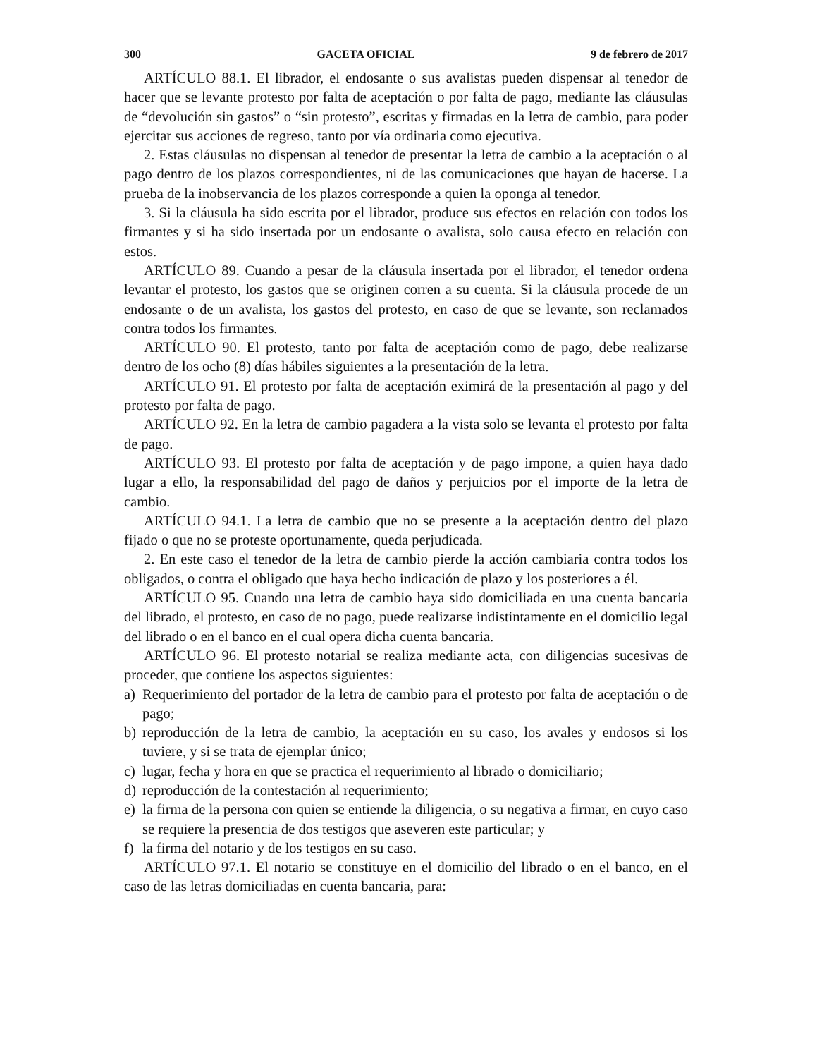300 GACETA OFICIAL 9 de febrero de 2017
ARTÍCULO 88.1. El librador, el endosante o sus avalistas pueden dispensar al tenedor de hacer que se levante protesto por falta de aceptación o por falta de pago, mediante las cláusulas de “devolución sin gastos” o “sin protesto”, escritas y firmadas en la letra de cambio, para poder ejercitar sus acciones de regreso, tanto por vía ordinaria como ejecutiva.
2. Estas cláusulas no dispensan al tenedor de presentar la letra de cambio a la aceptación o al pago dentro de los plazos correspondientes, ni de las comunicaciones que hayan de hacerse. La prueba de la inobservancia de los plazos corresponde a quien la oponga al tenedor.
3. Si la cláusula ha sido escrita por el librador, produce sus efectos en relación con todos los firmantes y si ha sido insertada por un endosante o avalista, solo causa efecto en relación con estos.
ARTÍCULO 89. Cuando a pesar de la cláusula insertada por el librador, el tenedor ordena levantar el protesto, los gastos que se originen corren a su cuenta. Si la cláusula procede de un endosante o de un avalista, los gastos del protesto, en caso de que se levante, son reclamados contra todos los firmantes.
ARTÍCULO 90. El protesto, tanto por falta de aceptación como de pago, debe realizarse dentro de los ocho (8) días hábiles siguientes a la presentación de la letra.
ARTÍCULO 91. El protesto por falta de aceptación eximirá de la presentación al pago y del protesto por falta de pago.
ARTÍCULO 92. En la letra de cambio pagadera a la vista solo se levanta el protesto por falta de pago.
ARTÍCULO 93. El protesto por falta de aceptación y de pago impone, a quien haya dado lugar a ello, la responsabilidad del pago de daños y perjuicios por el importe de la letra de cambio.
ARTÍCULO 94.1. La letra de cambio que no se presente a la aceptación dentro del plazo fijado o que no se proteste oportunamente, queda perjudicada.
2. En este caso el tenedor de la letra de cambio pierde la acción cambiaria contra todos los obligados, o contra el obligado que haya hecho indicación de plazo y los posteriores a él.
ARTÍCULO 95. Cuando una letra de cambio haya sido domiciliada en una cuenta bancaria del librado, el protesto, en caso de no pago, puede realizarse indistintamente en el domicilio legal del librado o en el banco en el cual opera dicha cuenta bancaria.
ARTÍCULO 96. El protesto notarial se realiza mediante acta, con diligencias sucesivas de proceder, que contiene los aspectos siguientes:
a) Requerimiento del portador de la letra de cambio para el protesto por falta de aceptación o de pago;
b) reproducción de la letra de cambio, la aceptación en su caso, los avales y endosos si los tuviere, y si se trata de ejemplar único;
c) lugar, fecha y hora en que se practica el requerimiento al librado o domiciliario;
d) reproducción de la contestación al requerimiento;
e) la firma de la persona con quien se entiende la diligencia, o su negativa a firmar, en cuyo caso se requiere la presencia de dos testigos que aseveren este particular; y
f) la firma del notario y de los testigos en su caso.
ARTÍCULO 97.1. El notario se constituye en el domicilio del librado o en el banco, en el caso de las letras domiciliadas en cuenta bancaria, para: